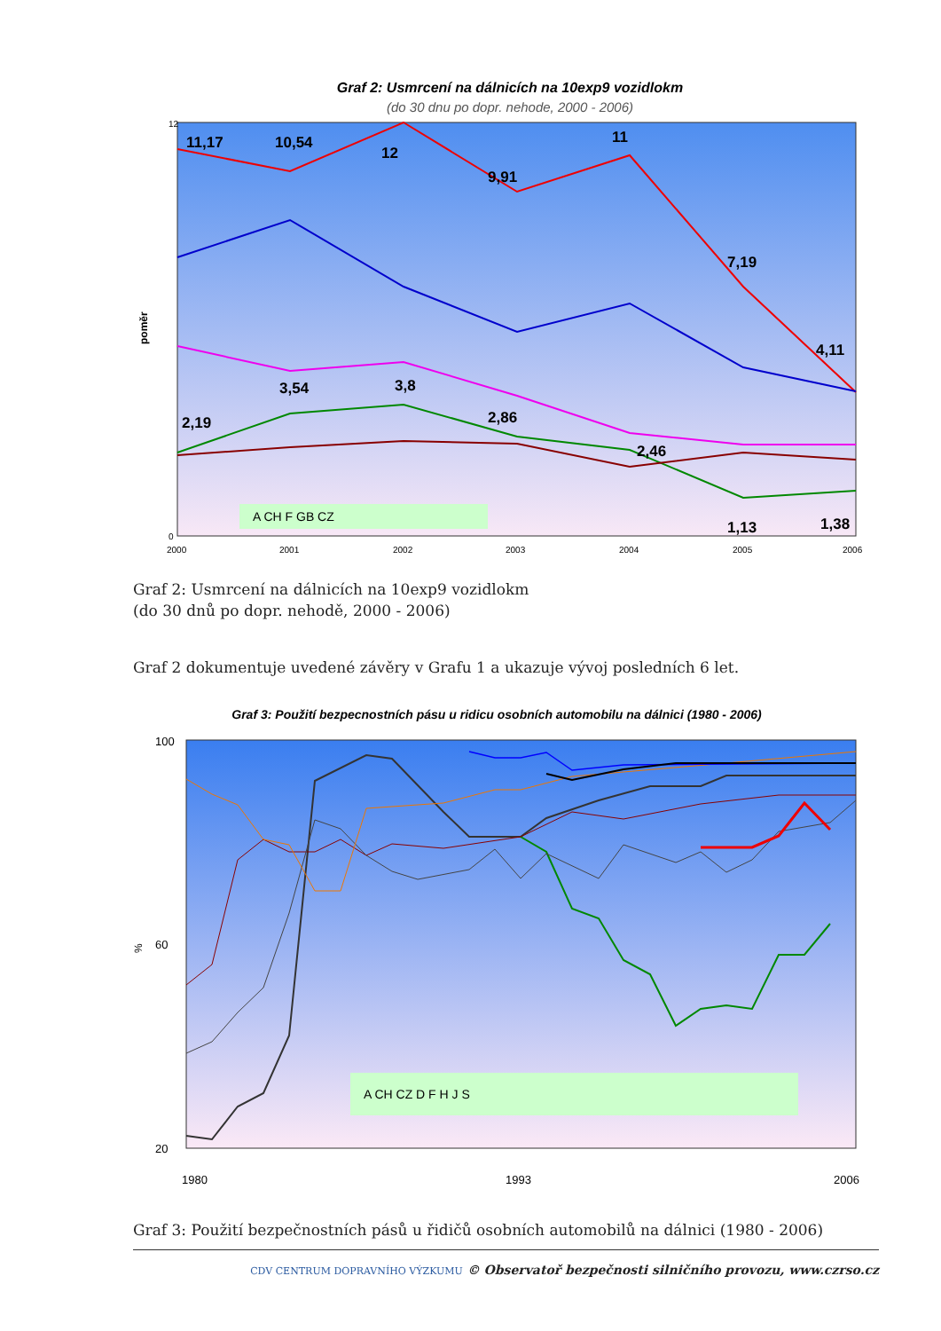Graf 2: Usmrcení na dálnicích na 10exp9 vozidlokm
(do 30 dnu po dopr. nehode, 2000 - 2006)
11,17
10,54
12
9,91
11
7,19
4,11
3,54
3,8
2,19
2,86
2,46
1,13
1,38
A CH F GB CZ
poměr
0
12
2000
2001
2002
2003
2004
2005
2006
Graf 2: Usmrcení na dálnicích na 10exp9 vozidlokm
(do 30 dnů po dopr. nehodě, 2000 - 2006)
Graf 2 dokumentuje uvedené závěry v Grafu 1 a ukazuje vývoj posledních 6 let.
Graf 3: Použití bezpecnostních pásu u ridicu osobních automobilu na dálnici (1980 - 2006)
A CH CZ D F H J S
%
100
60
20
1980
1993
2006
Graf 3: Použití bezpečnostních pásů u řidičů osobních automobilů na dálnici (1980 - 2006)
CDV CENTRUM DOPRAVNÍHO VÝZKUMU © Observatoř bezpečnosti silničního provozu, www.czrso.cz